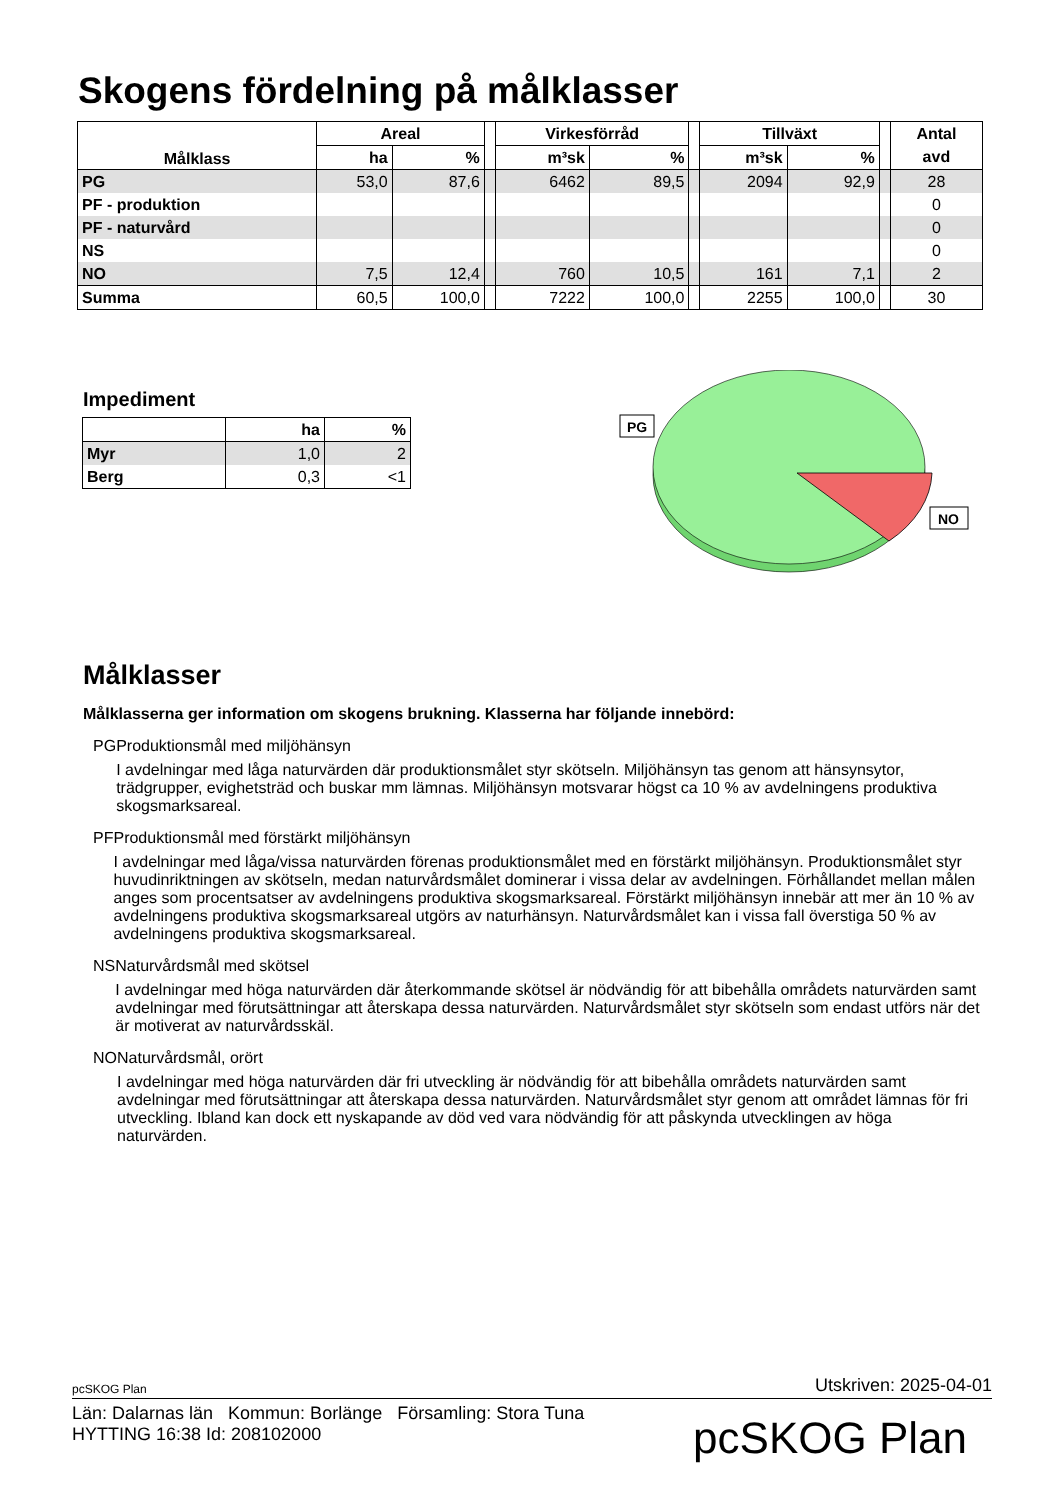Skogens fördelning på målklasser
| Målklass | Areal | | | Virkesförråd | | | Tillväxt | | | Antal |
| --- | --- | --- | --- | --- | --- | --- | --- | --- | --- | --- |
| | ha | % | | m³sk | % | | m³sk | % | | avd |
| PG | 53,0 | 87,6 | | 6462 | 89,5 | | 2094 | 92,9 | | 28 |
| PF - produktion | | | | | | | | | | 0 |
| PF - naturvård | | | | | | | | | | 0 |
| NS | | | | | | | | | | 0 |
| NO | 7,5 | 12,4 | | 760 | 10,5 | | 161 | 7,1 | | 2 |
| Summa | 60,5 | 100,0 | | 7222 | 100,0 | | 2255 | 100,0 | | 30 |
Impediment
| | ha | % |
| --- | --- | --- |
| Myr | 1,0 | 2 |
| Berg | 0,3 | <1 |
PG
NO
Målklasser
Målklasserna ger information om skogens brukning. Klasserna har följande innebörd:
PG Produktionsmål med miljöhänsyn
I avdelningar med låga naturvärden där produktionsmålet styr skötseln. Miljöhänsyn tas genom att hänsynsytor, trädgrupper, evighetsträd och buskar mm lämnas. Miljöhänsyn motsvarar högst ca 10 % av avdelningens produktiva skogsmarksareal.
PF Produktionsmål med förstärkt miljöhänsyn
I avdelningar med låga/vissa naturvärden förenas produktionsmålet med en förstärkt miljöhänsyn. Produktionsmålet styr huvudinriktningen av skötseln, medan naturvårdsmålet dominerar i vissa delar av avdelningen. Förhållandet mellan målen anges som procentsatser av avdelningens produktiva skogsmarksareal. Förstärkt miljöhänsyn innebär att mer än 10 % av avdelningens produktiva skogsmarksareal utgörs av naturhänsyn. Naturvårdsmålet kan i vissa fall överstiga 50 % av avdelningens produktiva skogsmarksareal.
NS Naturvårdsmål med skötsel
I avdelningar med höga naturvärden där återkommande skötsel är nödvändig för att bibehålla områdets naturvärden samt avdelningar med förutsättningar att återskapa dessa naturvärden. Naturvårdsmålet styr skötseln som endast utförs när det är motiverat av naturvårdsskäl.
NO Naturvårdsmål, orört
I avdelningar med höga naturvärden där fri utveckling är nödvändig för att bibehålla områdets naturvärden samt avdelningar med förutsättningar att återskapa dessa naturvärden. Naturvårdsmålet styr genom att området lämnas för fri utveckling. Ibland kan dock ett nyskapande av död ved vara nödvändig för att påskynda utvecklingen av höga naturvärden.
pcSKOG Plan Utskriven: 2025-04-01
Län: Dalarnas län Kommun: Borlänge Församling: Stora Tuna
HYTTING 16:38 Id: 208102000
pcSKOG Plan